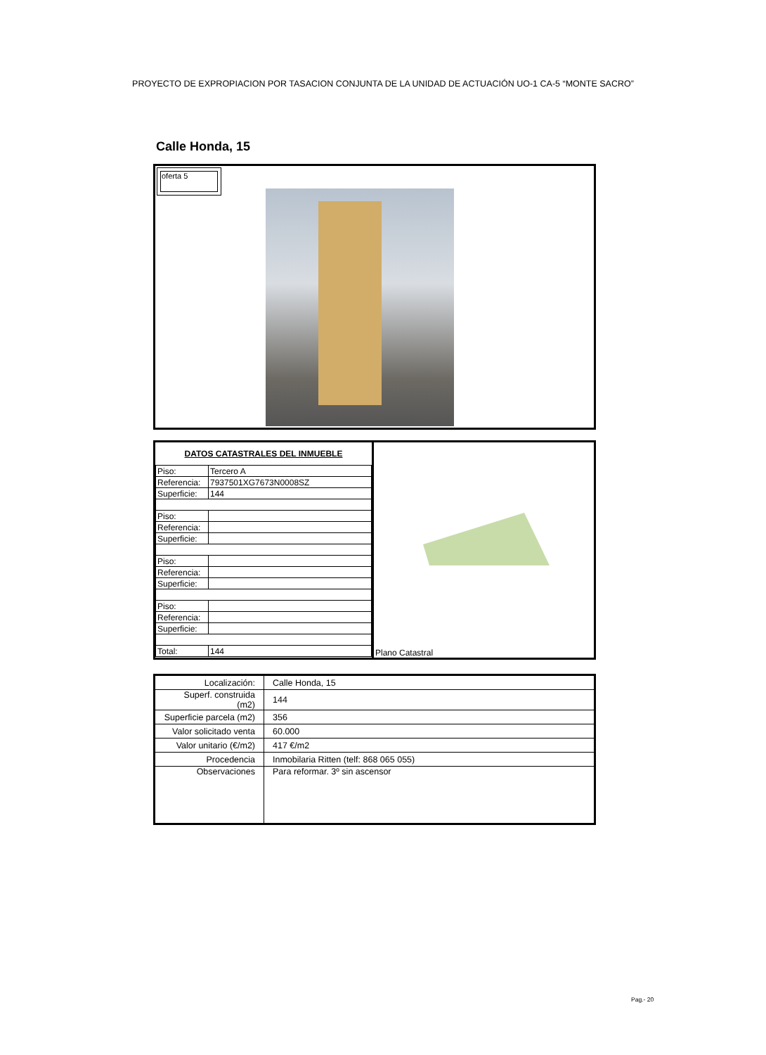PROYECTO DE EXPROPIACION POR TASACION CONJUNTA DE LA UNIDAD DE ACTUACIÓN UO-1 CA-5 “MONTE SACRO”
Calle Honda, 15
oferta 5
| DATOS CATASTRALES DEL INMUEBLE | |
| --- | --- |
| Piso: | Tercero A |
| Referencia: | 7937501XG7673N0008SZ |
| Superficie: | 144 |
| Piso: | |
| Referencia: | |
| Superficie: | |
| Piso: | |
| Referencia: | |
| Superficie: | |
| Piso: | |
| Referencia: | |
| Superficie: | |
| Total: | 144 |
Plano Catastral
| Localización: | Calle Honda, 15 |
| Superf. construida (m2) | 144 |
| Superficie parcela (m2) | 356 |
| Valor solicitado venta | 60.000 |
| Valor unitario (€/m2) | 417 €/m2 |
| Procedencia | Inmobilaria Ritten (telf: 868 065 055) |
| Observaciones | Para reformar. 3º sin ascensor |
Pag.- 20